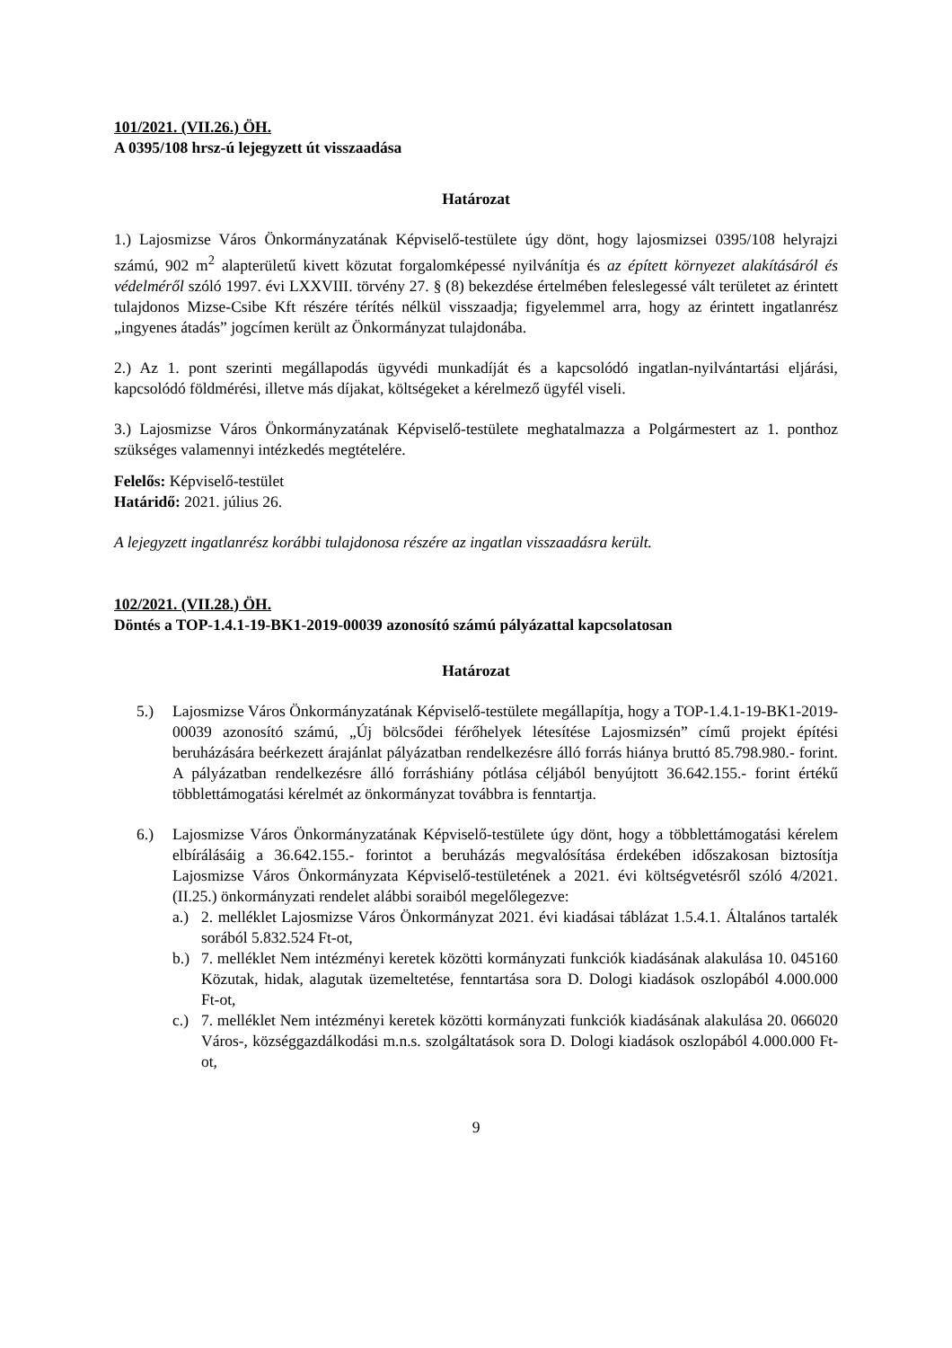101/2021. (VII.26.) ÖH.
A 0395/108 hrsz-ú lejegyzett út visszaadása
Határozat
1.) Lajosmizse Város Önkormányzatának Képviselő-testülete úgy dönt, hogy lajosmizsei 0395/108 helyrajzi számú, 902 m<sup>2</sup> alapterületű kivett közutat forgalomképessé nyilvánítja és az épített környezet alakításáról és védelméről szóló 1997. évi LXXVIII. törvény 27. § (8) bekezdése értelmében feleslegessé vált területet az érintett tulajdonos Mizse-Csibe Kft részére térítés nélkül visszaadja; figyelemmel arra, hogy az érintett ingatlanrész „ingyenes átadás” jogcímen került az Önkormányzat tulajdonába.
2.) Az 1. pont szerinti megállapodás ügyvédi munkadíját és a kapcsolódó ingatlan-nyilvántartási eljárási, kapcsolódó földmérési, illetve más díjakat, költségeket a kérelmező ügyfél viseli.
3.) Lajosmizse Város Önkormányzatának Képviselő-testülete meghatalmazza a Polgármestert az 1. ponthoz szükséges valamennyi intézkedés megtételére.
Felelős: Képviselő-testület
Határidő: 2021. július 26.
A lejegyzett ingatlanrész korábbi tulajdonosa részére az ingatlan visszaadásra került.
102/2021. (VII.28.) ÖH.
Döntés a TOP-1.4.1-19-BK1-2019-00039 azonosító számú pályázattal kapcsolatosan
Határozat
5.) Lajosmizse Város Önkormányzatának Képviselő-testülete megállapítja, hogy a TOP-1.4.1-19-BK1-2019-00039 azonosító számú, „Új bölcsődei férőhelyek létesítése Lajosmizsén” című projekt építési beruházására beérkezett árajánlat pályázatban rendelkezésre álló forrás hiánya bruttó 85.798.980.- forint. A pályázatban rendelkezésre álló forráshiány pótlása céljából benyújtott 36.642.155.- forint értékű többlettámogatási kérelmét az önkormányzat továbbra is fenntartja.
6.) Lajosmizse Város Önkormányzatának Képviselő-testülete úgy dönt, hogy a többlettámogatási kérelem elbírálásáig a 36.642.155.- forintot a beruházás megvalósítása érdekében időszakosan biztosítja Lajosmizse Város Önkormányzata Képviselő-testületének a 2021. évi költségvetésről szóló 4/2021. (II.25.) önkormányzati rendelet alábbi soraiból megelőlegezve:
a.) 2. melléklet Lajosmizse Város Önkormányzat 2021. évi kiadásai táblázat 1.5.4.1. Általános tartalék sorából 5.832.524 Ft-ot,
b.) 7. melléklet Nem intézményi keretek közötti kormányzati funkciók kiadásának alakulása 10. 045160 Közutak, hidak, alagutak üzemeltetése, fenntartása sora D. Dologi kiadások oszlopából 4.000.000 Ft-ot,
c.) 7. melléklet Nem intézményi keretek közötti kormányzati funkciók kiadásának alakulása 20. 066020 Város-, községgazdálkodási m.n.s. szolgáltatások sora D. Dologi kiadások oszlopából 4.000.000 Ft-ot,
9